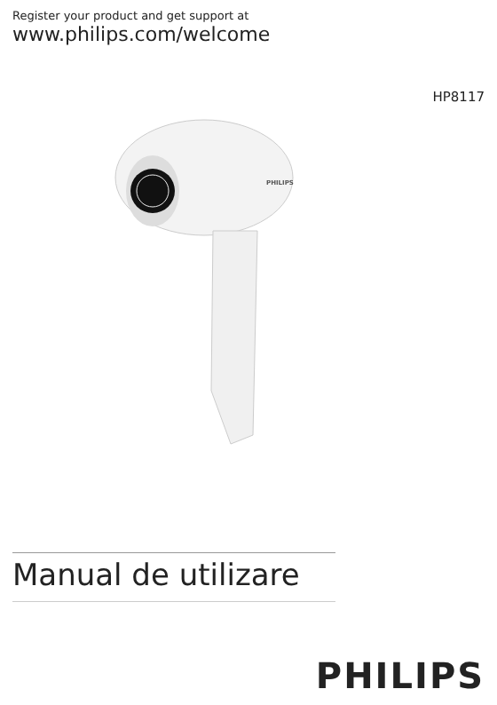Register your product and get support at
www.philips.com/welcome
HP8117
PHILIPS
Manual de utilizare
PHILIPS